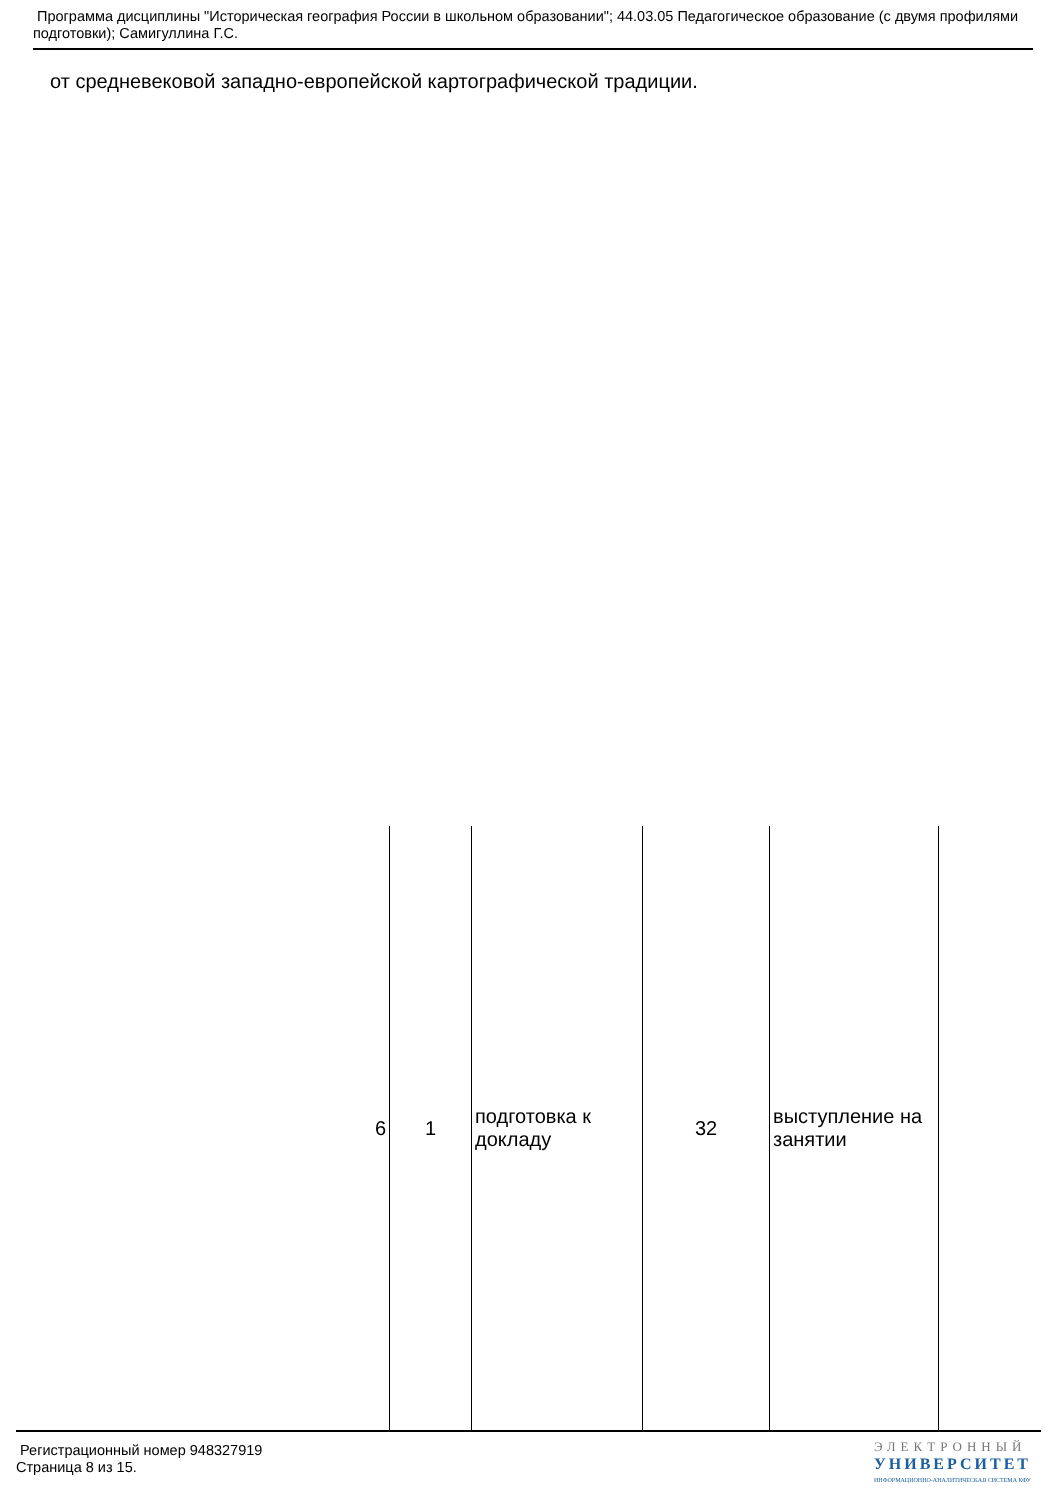Программа дисциплины "Историческая география России в школьном образовании"; 44.03.05 Педагогическое образование (с двумя профилями подготовки); Самигуллина Г.С.
от средневековой западно-европейской картографической традиции.
| 6 | 1 | подготовка к докладу | 32 | выступление на занятии | |
Регистрационный номер 948327919
Страница 8 из 15.
ЭЛЕКТРОННЫЙ
УНИВЕРСИТЕТ
ИНФОРМАЦИОННО-АНАЛИТИЧЕСКАЯ СИСТЕМА КФУ